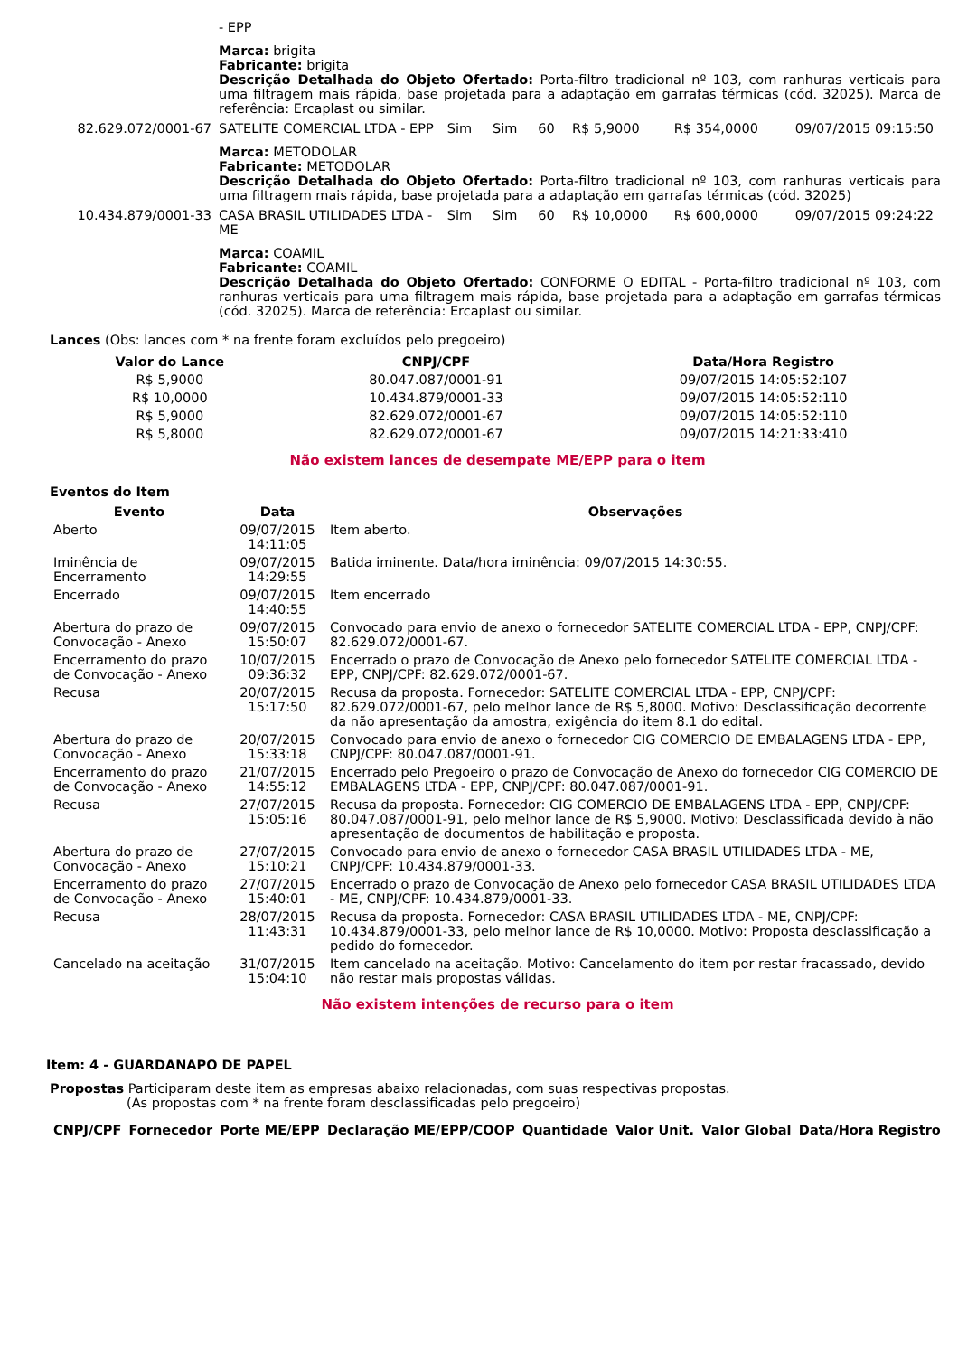| | - EPP | | | | | | |
| | Marca: brigita Fabricante: brigita Descrição Detalhada do Objeto Ofertado: Porta-filtro tradicional nº 103, com ranhuras verticais para uma filtragem mais rápida, base projetada para a adaptação em garrafas térmicas (cód. 32025). Marca de referência: Ercaplast ou similar. | | | | | | |
| 82.629.072/0001-67 | SATELITE COMERCIAL LTDA - EPP | Sim | Sim | 60 | R$ 5,9000 | R$ 354,0000 | 09/07/2015 09:15:50 |
| | Marca: METODOLAR Fabricante: METODOLAR Descrição Detalhada do Objeto Ofertado: Porta-filtro tradicional nº 103, com ranhuras verticais para uma filtragem mais rápida, base projetada para a adaptação em garrafas térmicas (cód. 32025) | | | | | | |
| 10.434.879/0001-33 | CASA BRASIL UTILIDADES LTDA - ME | Sim | Sim | 60 | R$ 10,0000 | R$ 600,0000 | 09/07/2015 09:24:22 |
| | Marca: COAMIL Fabricante: COAMIL Descrição Detalhada do Objeto Ofertado: CONFORME O EDITAL - Porta-filtro tradicional nº 103, com ranhuras verticais para uma filtragem mais rápida, base projetada para a adaptação em garrafas térmicas (cód. 32025). Marca de referência: Ercaplast ou similar. | | | | | | |
Lances (Obs: lances com * na frente foram excluídos pelo pregoeiro)
| Valor do Lance | CNPJ/CPF | Data/Hora Registro |
| --- | --- | --- |
| R$ 5,9000 | 80.047.087/0001-91 | 09/07/2015 14:05:52:107 |
| R$ 10,0000 | 10.434.879/0001-33 | 09/07/2015 14:05:52:110 |
| R$ 5,9000 | 82.629.072/0001-67 | 09/07/2015 14:05:52:110 |
| R$ 5,8000 | 82.629.072/0001-67 | 09/07/2015 14:21:33:410 |
Não existem lances de desempate ME/EPP para o item
Eventos do Item
| Evento | Data | Observações |
| --- | --- | --- |
| Aberto | 09/07/2015 14:11:05 | Item aberto. |
| Iminência de Encerramento | 09/07/2015 14:29:55 | Batida iminente. Data/hora iminência: 09/07/2015 14:30:55. |
| Encerrado | 09/07/2015 14:40:55 | Item encerrado |
| Abertura do prazo de Convocação - Anexo | 09/07/2015 15:50:07 | Convocado para envio de anexo o fornecedor SATELITE COMERCIAL LTDA - EPP, CNPJ/CPF: 82.629.072/0001-67. |
| Encerramento do prazo de Convocação - Anexo | 10/07/2015 09:36:32 | Encerrado o prazo de Convocação de Anexo pelo fornecedor SATELITE COMERCIAL LTDA - EPP, CNPJ/CPF: 82.629.072/0001-67. |
| Recusa | 20/07/2015 15:17:50 | Recusa da proposta. Fornecedor: SATELITE COMERCIAL LTDA - EPP, CNPJ/CPF: 82.629.072/0001-67, pelo melhor lance de R$ 5,8000. Motivo: Desclassificação decorrente da não apresentação da amostra, exigência do item 8.1 do edital. |
| Abertura do prazo de Convocação - Anexo | 20/07/2015 15:33:18 | Convocado para envio de anexo o fornecedor CIG COMERCIO DE EMBALAGENS LTDA - EPP, CNPJ/CPF: 80.047.087/0001-91. |
| Encerramento do prazo de Convocação - Anexo | 21/07/2015 14:55:12 | Encerrado pelo Pregoeiro o prazo de Convocação de Anexo do fornecedor CIG COMERCIO DE EMBALAGENS LTDA - EPP, CNPJ/CPF: 80.047.087/0001-91. |
| Recusa | 27/07/2015 15:05:16 | Recusa da proposta. Fornecedor: CIG COMERCIO DE EMBALAGENS LTDA - EPP, CNPJ/CPF: 80.047.087/0001-91, pelo melhor lance de R$ 5,9000. Motivo: Desclassificada devido à não apresentação de documentos de habilitação e proposta. |
| Abertura do prazo de Convocação - Anexo | 27/07/2015 15:10:21 | Convocado para envio de anexo o fornecedor CASA BRASIL UTILIDADES LTDA - ME, CNPJ/CPF: 10.434.879/0001-33. |
| Encerramento do prazo de Convocação - Anexo | 27/07/2015 15:40:01 | Encerrado o prazo de Convocação de Anexo pelo fornecedor CASA BRASIL UTILIDADES LTDA - ME, CNPJ/CPF: 10.434.879/0001-33. |
| Recusa | 28/07/2015 11:43:31 | Recusa da proposta. Fornecedor: CASA BRASIL UTILIDADES LTDA - ME, CNPJ/CPF: 10.434.879/0001-33, pelo melhor lance de R$ 10,0000. Motivo: Proposta desclassificação a pedido do fornecedor. |
| Cancelado na aceitação | 31/07/2015 15:04:10 | Item cancelado na aceitação. Motivo: Cancelamento do item por restar fracassado, devido não restar mais propostas válidas. |
Não existem intenções de recurso para o item
Item: 4 - GUARDANAPO DE PAPEL
Propostas Participaram deste item as empresas abaixo relacionadas, com suas respectivas propostas.
(As propostas com * na frente foram desclassificadas pelo pregoeiro)
| CNPJ/CPF | Fornecedor | Porte ME/EPP | Declaração ME/EPP/COOP | Quantidade | Valor Unit. | Valor Global | Data/Hora Registro |
| --- | --- | --- | --- | --- | --- | --- | --- |